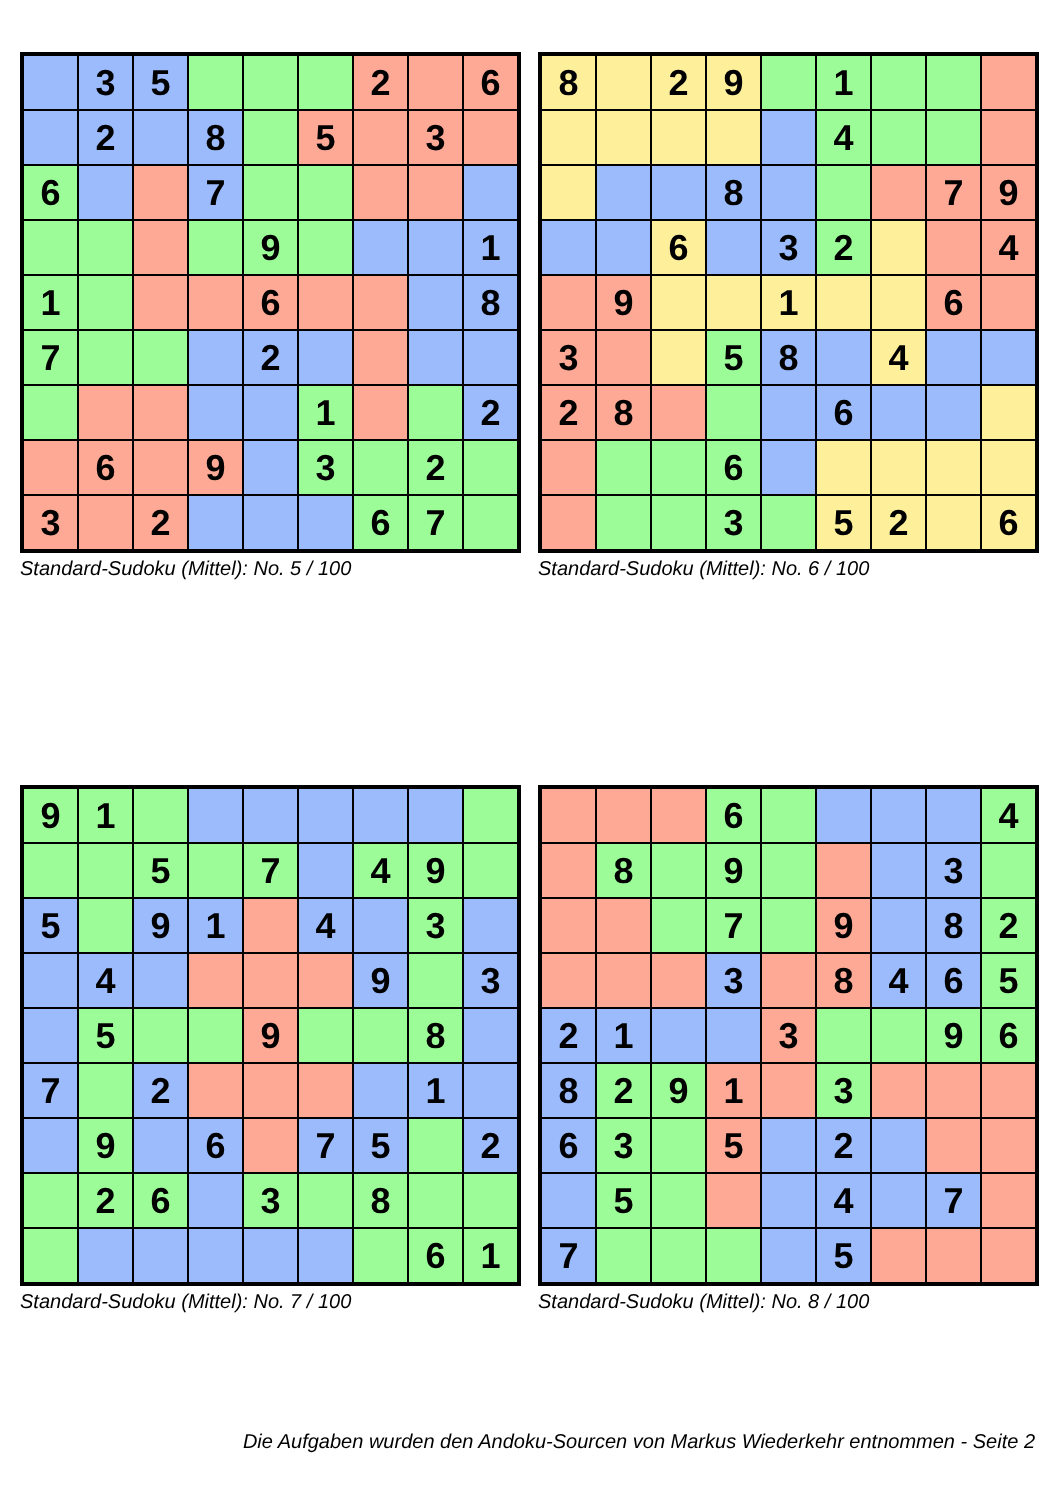| | 3 | 5 | | | | 2 | | 6 |
| | 2 | | 8 | | 5 | | 3 | |
| 6 | | | 7 | | | | | |
| | | | | 9 | | | | 1 |
| 1 | | | | 6 | | | | 8 |
| 7 | | | | 2 | | | | |
| | | | | | 1 | | | 2 |
| | 6 | | 9 | | 3 | | 2 | |
| 3 | | 2 | | | | 6 | 7 | |
Standard-Sudoku (Mittel): No. 5 / 100
| 8 | | 2 | 9 | | 1 | | | |
| | | | | | 4 | | | |
| | | | 8 | | | | 7 | 9 |
| | | 6 | | 3 | 2 | | | 4 |
| | 9 | | | 1 | | | 6 | |
| 3 | | | 5 | 8 | | 4 | | |
| 2 | 8 | | | | 6 | | | |
| | | | 6 | | | | | |
| | | | 3 | | 5 | 2 | | 6 |
Standard-Sudoku (Mittel): No. 6 / 100
| 9 | 1 | | | | | | | |
| | | 5 | | 7 | | 4 | 9 | |
| 5 | | 9 | 1 | | 4 | | 3 | |
| | 4 | | | | | 9 | | 3 |
| | 5 | | | 9 | | | 8 | |
| 7 | | 2 | | | | | 1 | |
| | 9 | | 6 | | 7 | 5 | | 2 |
| | 2 | 6 | | 3 | | 8 | | |
| | | | | | | | 6 | 1 |
Standard-Sudoku (Mittel): No. 7 / 100
| | | | 6 | | | | | 4 |
| | 8 | | 9 | | | | 3 | |
| | | | 7 | | 9 | | 8 | 2 |
| | | | 3 | | 8 | 4 | 6 | 5 |
| 2 | 1 | | | 3 | | | 9 | 6 |
| 8 | 2 | 9 | 1 | | 3 | | | |
| 6 | 3 | | 5 | | 2 | | | |
| | 5 | | | | 4 | | 7 | |
| 7 | | | | | 5 | | | |
Standard-Sudoku (Mittel): No. 8 / 100
Die Aufgaben wurden den Andoku-Sourcen von Markus Wiederkehr entnommen - Seite 2